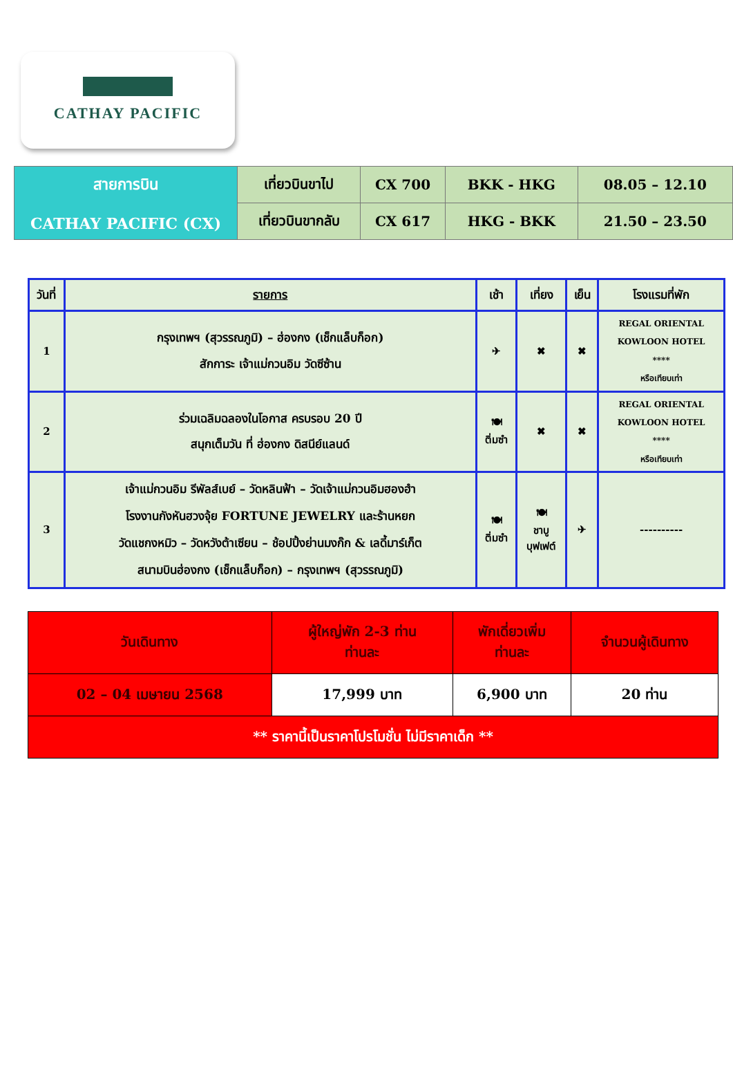CATHAY PACIFIC
| สายการบิน CATHAY PACIFIC (CX) | เที่ยวบินขาไป | CX 700 | BKK - HKG | 08.05 – 12.10 |
| | เที่ยวบินขากลับ | CX 617 | HKG - BKK | 21.50 – 23.50 |
| วันที่ | รายการ | เช้า | เที่ยง | เย็น | โรงแรมที่พัก |
| 1 | กรุงเทพฯ (สุวรรณภูมิ) – ฮ่องกง (เช็กแล็บก็อก) สักการะ เจ้าแม่กวนอิม วัดซีซ้าน | ✈ | ✖ | ✖ | REGAL ORIENTAL KOWLOON HOTEL **** หรือเทียบเท่า |
| 2 | ร่วมเฉลิมฉลองในโอกาส ครบรอบ 20 ปี สนุกเต็มวัน ที่ ฮ่องกง ดิสนีย์แลนด์ | 🍽 ติ่มซำ | ✖ | ✖ | REGAL ORIENTAL KOWLOON HOTEL **** หรือเทียบเท่า |
| 3 | เจ้าแม่กวนอิม รีพัลส์เบย์ – วัดหลินฟ้า – วัดเจ้าแม่กวนอิมฮองฮำ โรงงานกังหันฮวงจุ้ย FORTUNE JEWELRY และร้านหยก วัดแชกงหมิว – วัดหวังต้าเซียน – ช้อปปิ้งย่านมงก๊ก & เลดี้มาร์เก็ต สนามบินฮ่องกง (เช็กแล็บก็อก) – กรุงเทพฯ (สุวรรณภูมิ) | 🍽 ติ่มซำ | 🍽 ชาบู บุฟเฟต์ | ✈ | ---------- |
| วันเดินทาง | ผู้ใหญ่พัก 2-3 ท่าน ท่านละ | พักเดี่ยวเพิ่ม ท่านละ | จำนวนผู้เดินทาง |
| 02 – 04 เมษายน 2568 | 17,999 บาท | 6,900 บาท | 20 ท่าน |
| ** ราคานี้เป็นราคาโปรโมชั่น ไม่มีราคาเด็ก ** | | | |